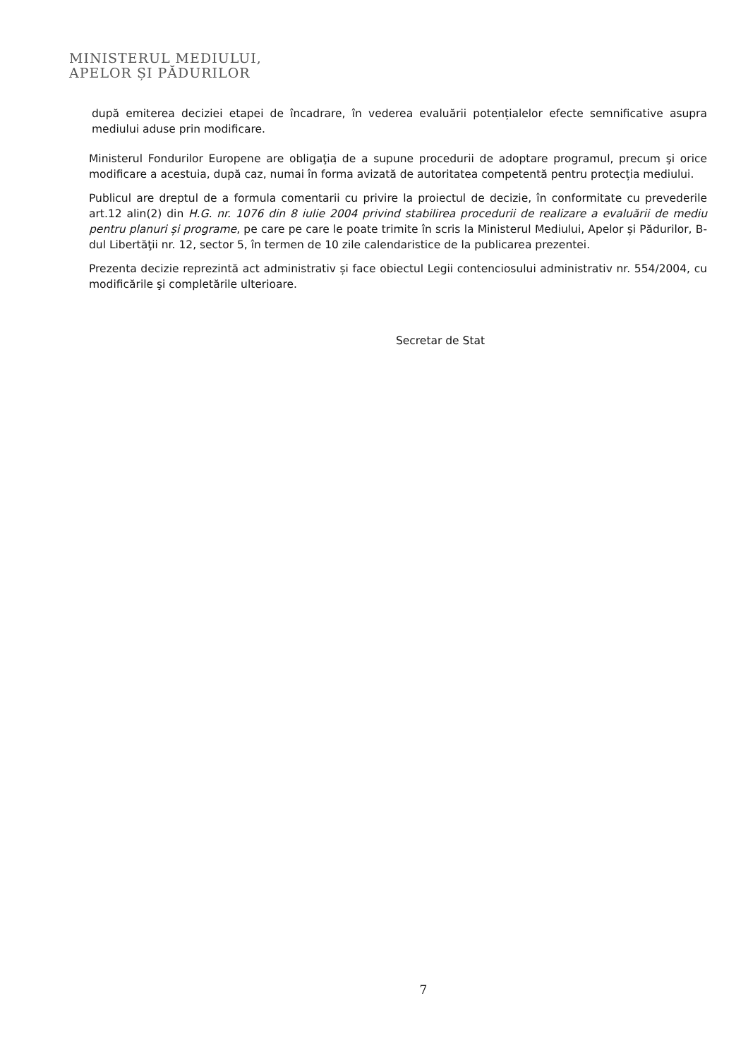MINISTERUL MEDIULUI,
APELOR ȘI PĂDURILOR
după emiterea deciziei etapei de încadrare, în vederea evaluării potențialelor efecte semnificative asupra mediului aduse prin modificare.
Ministerul Fondurilor Europene are obligaţia de a supune procedurii de adoptare programul, precum şi orice modificare a acestuia, după caz, numai în forma avizată de autoritatea competentă pentru protecția mediului.
Publicul are dreptul de a formula comentarii cu privire la proiectul de decizie, în conformitate cu prevederile art.12 alin(2) din H.G. nr. 1076 din 8 iulie 2004 privind stabilirea procedurii de realizare a evaluării de mediu pentru planuri și programe, pe care pe care le poate trimite în scris la Ministerul Mediului, Apelor și Pădurilor, B-dul Libertăţii nr. 12, sector 5, în termen de 10 zile calendaristice de la publicarea prezentei.
Prezenta decizie reprezintă act administrativ și face obiectul Legii contenciosului administrativ nr. 554/2004, cu modificările şi completările ulterioare.
Secretar de Stat
7